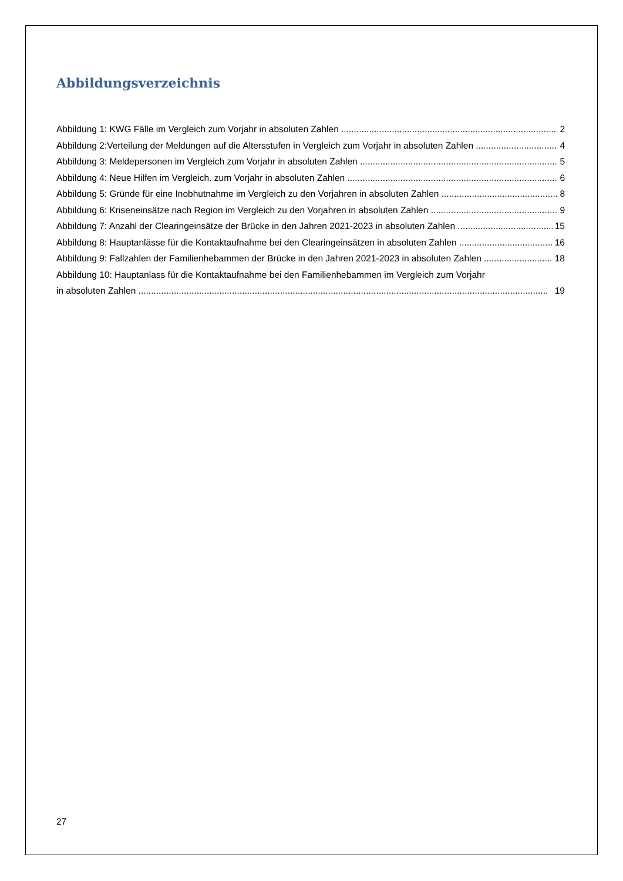Abbildungsverzeichnis
Abbildung 1: KWG Fälle im Vergleich zum Vorjahr in absoluten Zahlen 2
Abbildung 2:Verteilung der Meldungen auf die Altersstufen in Vergleich zum Vorjahr in absoluten Zahlen 4
Abbildung 3: Meldepersonen im Vergleich zum Vorjahr in absoluten Zahlen 5
Abbildung 4: Neue Hilfen im Vergleich. zum Vorjahr in absoluten Zahlen 6
Abbildung 5: Gründe für eine Inobhutnahme im Vergleich zu den Vorjahren in absoluten Zahlen 8
Abbildung 6: Kriseneinsätze nach Region im Vergleich zu den Vorjahren in absoluten Zahlen 9
Abbildung 7: Anzahl der Clearingeinsätze der Brücke in den Jahren 2021-2023 in absoluten Zahlen 15
Abbildung 8: Hauptanlässe für die Kontaktaufnahme bei den Clearingeinsätzen in absoluten Zahlen 16
Abbildung 9: Fallzahlen der Familienhebammen der Brücke in den Jahren 2021-2023 in absoluten Zahlen 18
Abbildung 10: Hauptanlass für die Kontaktaufnahme bei den Familienhebammen im Vergleich zum Vorjahr
in absoluten Zahlen 19
27